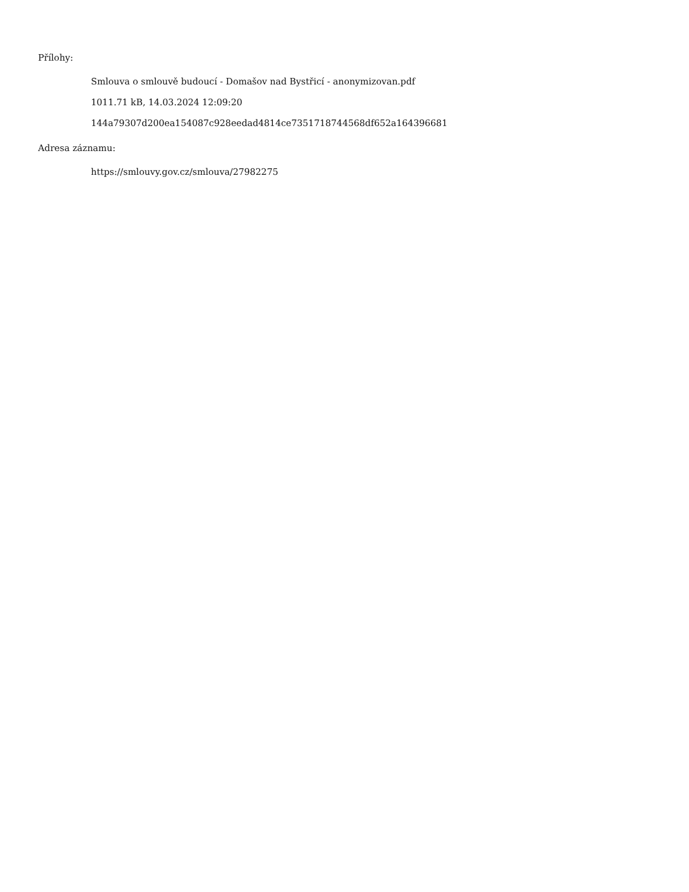Přílohy:
Smlouva o smlouvě budoucí - Domašov nad Bystřicí - anonymizovan.pdf
1011.71 kB, 14.03.2024 12:09:20
144a79307d200ea154087c928eedad4814ce7351718744568df652a164396681
Adresa záznamu:
https://smlouvy.gov.cz/smlouva/27982275